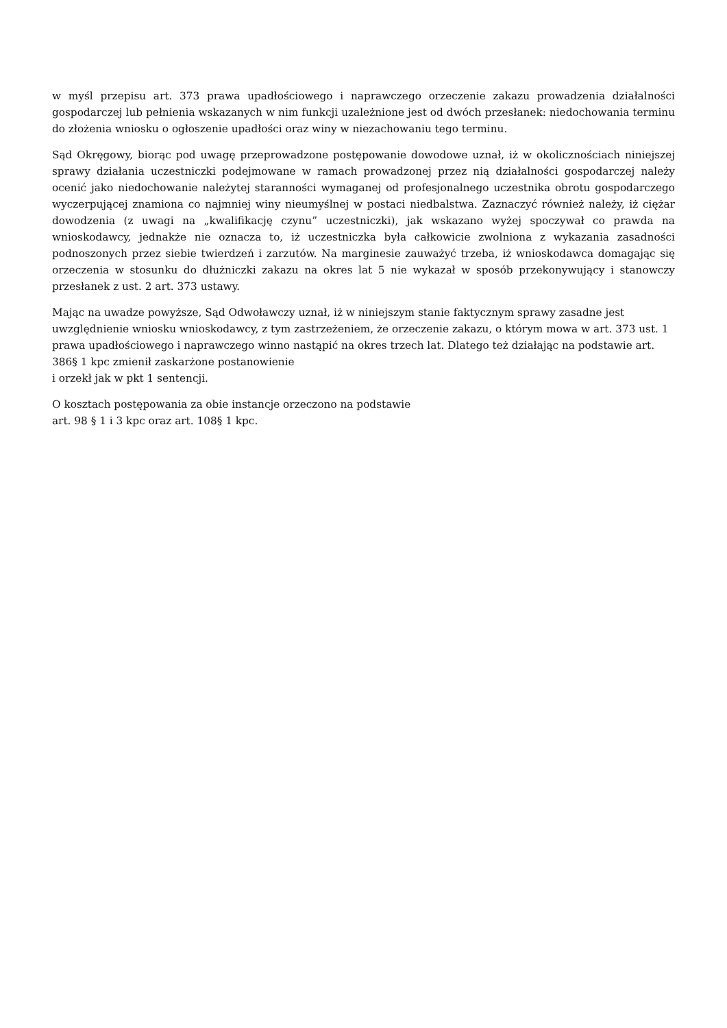w myśl przepisu art. 373 prawa upadłościowego i naprawczego orzeczenie zakazu prowadzenia działalności gospodarczej lub pełnienia wskazanych w nim funkcji uzależnione jest od dwóch przesłanek: niedochowania terminu do złożenia wniosku o ogłoszenie upadłości oraz winy w niezachowaniu tego terminu.
Sąd Okręgowy, biorąc pod uwagę przeprowadzone postępowanie dowodowe uznał, iż w okolicznościach niniejszej sprawy działania uczestniczki podejmowane w ramach prowadzonej przez nią działalności gospodarczej należy ocenić jako niedochowanie należytej staranności wymaganej od profesjonalnego uczestnika obrotu gospodarczego wyczerpującej znamiona co najmniej winy nieumyślnej w postaci niedbalstwa. Zaznaczyć również należy, iż ciężar dowodzenia (z uwagi na „kwalifikację czynu” uczestniczki), jak wskazano wyżej spoczywał co prawda na wnioskodawcy, jednakże nie oznacza to, iż uczestniczka była całkowicie zwolniona z wykazania zasadności podnoszonych przez siebie twierdzeń i zarzutów. Na marginesie zauważyć trzeba, iż wnioskodawca domagając się orzeczenia w stosunku do dłużniczki zakazu na okres lat 5 nie wykazał w sposób przekonywujący i stanowczy przesłanek z ust. 2 art. 373 ustawy.
Mając na uwadze powyższe, Sąd Odwoławczy uznał, iż w niniejszym stanie faktycznym sprawy zasadne jest uwzględnienie wniosku wnioskodawcy, z tym zastrzeżeniem, że orzeczenie zakazu, o którym mowa w art. 373 ust. 1 prawa upadłościowego i naprawczego winno nastąpić na okres trzech lat. Dlatego też działając na podstawie art. 386§ 1 kpc zmienił zaskarżone postanowienie
i orzekł jak w pkt 1 sentencji.
O kosztach postępowania za obie instancje orzeczono na podstawie
art. 98 § 1 i 3 kpc oraz art. 108§ 1 kpc.